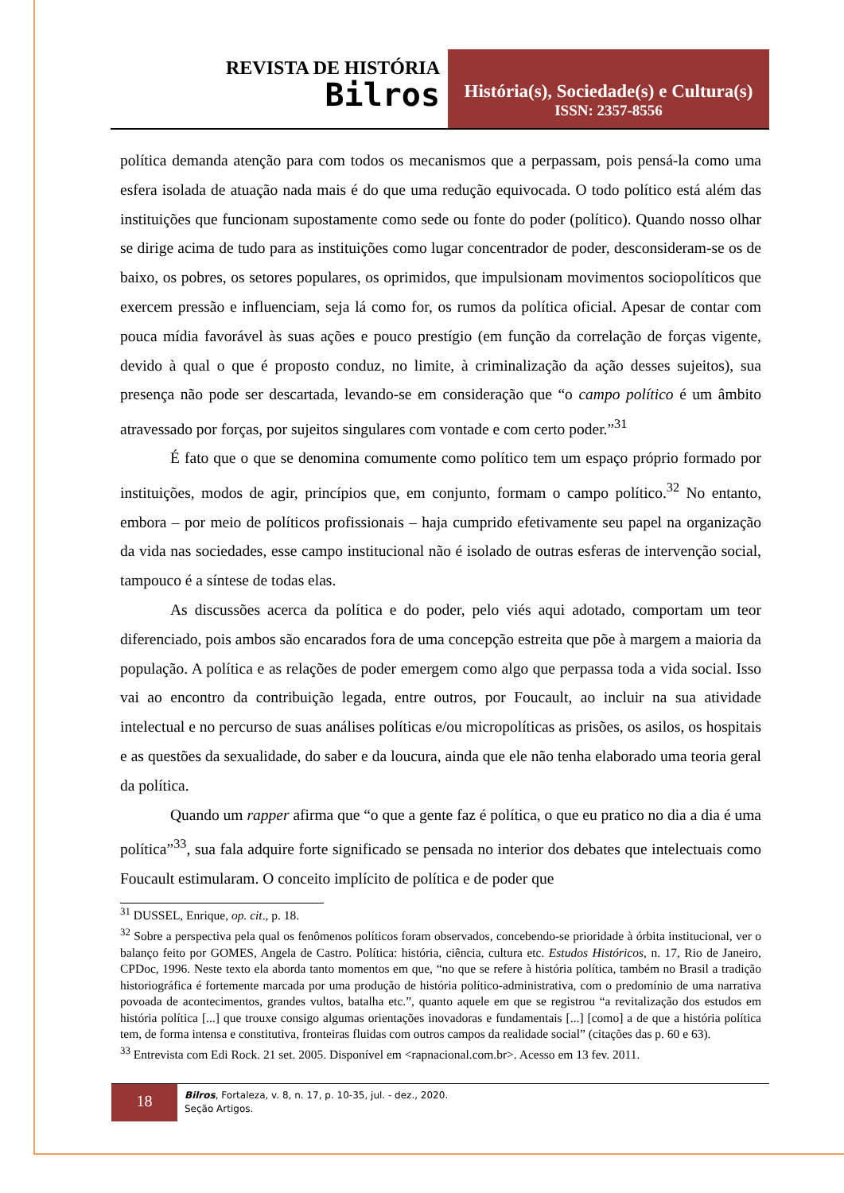REVISTA DE HISTÓRIA
Bilros
História(s), Sociedade(s) e Cultura(s)
ISSN: 2357-8556
política demanda atenção para com todos os mecanismos que a perpassam, pois pensá-la como uma esfera isolada de atuação nada mais é do que uma redução equivocada. O todo político está além das instituições que funcionam supostamente como sede ou fonte do poder (político). Quando nosso olhar se dirige acima de tudo para as instituições como lugar concentrador de poder, desconsideram-se os de baixo, os pobres, os setores populares, os oprimidos, que impulsionam movimentos sociopolíticos que exercem pressão e influenciam, seja lá como for, os rumos da política oficial. Apesar de contar com pouca mídia favorável às suas ações e pouco prestígio (em função da correlação de forças vigente, devido à qual o que é proposto conduz, no limite, à criminalização da ação desses sujeitos), sua presença não pode ser descartada, levando-se em consideração que “o campo político é um âmbito atravessado por forças, por sujeitos singulares com vontade e com certo poder.”<sup>31</sup>
É fato que o que se denomina comumente como político tem um espaço próprio formado por instituições, modos de agir, princípios que, em conjunto, formam o campo político.<sup>32</sup> No entanto, embora – por meio de políticos profissionais – haja cumprido efetivamente seu papel na organização da vida nas sociedades, esse campo institucional não é isolado de outras esferas de intervenção social, tampouco é a síntese de todas elas.
As discussões acerca da política e do poder, pelo viés aqui adotado, comportam um teor diferenciado, pois ambos são encarados fora de uma concepção estreita que põe à margem a maioria da população. A política e as relações de poder emergem como algo que perpassa toda a vida social. Isso vai ao encontro da contribuição legada, entre outros, por Foucault, ao incluir na sua atividade intelectual e no percurso de suas análises políticas e/ou micropolíticas as prisões, os asilos, os hospitais e as questões da sexualidade, do saber e da loucura, ainda que ele não tenha elaborado uma teoria geral da política.
Quando um rapper afirma que “o que a gente faz é política, o que eu pratico no dia a dia é uma política”<sup>33</sup>, sua fala adquire forte significado se pensada no interior dos debates que intelectuais como Foucault estimularam. O conceito implícito de política e de poder que
<sup>31</sup> DUSSEL, Enrique, op. cit., p. 18.
<sup>32</sup> Sobre a perspectiva pela qual os fenômenos políticos foram observados, concebendo-se prioridade à órbita institucional, ver o balanço feito por GOMES, Angela de Castro. Política: história, ciência, cultura etc. Estudos Históricos, n. 17, Rio de Janeiro, CPDoc, 1996. Neste texto ela aborda tanto momentos em que, “no que se refere à história política, também no Brasil a tradição historiográfica é fortemente marcada por uma produção de história político-administrativa, com o predomínio de uma narrativa povoada de acontecimentos, grandes vultos, batalha etc.”, quanto aquele em que se registrou “a revitalização dos estudos em história política [...] que trouxe consigo algumas orientações inovadoras e fundamentais [...] [como] a de que a história política tem, de forma intensa e constitutiva, fronteiras fluidas com outros campos da realidade social” (citações das p. 60 e 63).
<sup>33</sup> Entrevista com Edi Rock. 21 set. 2005. Disponível em <rapnacional.com.br>. Acesso em 13 fev. 2011.
18
Bilros, Fortaleza, v. 8, n. 17, p. 10-35, jul. - dez., 2020.
Seção Artigos.